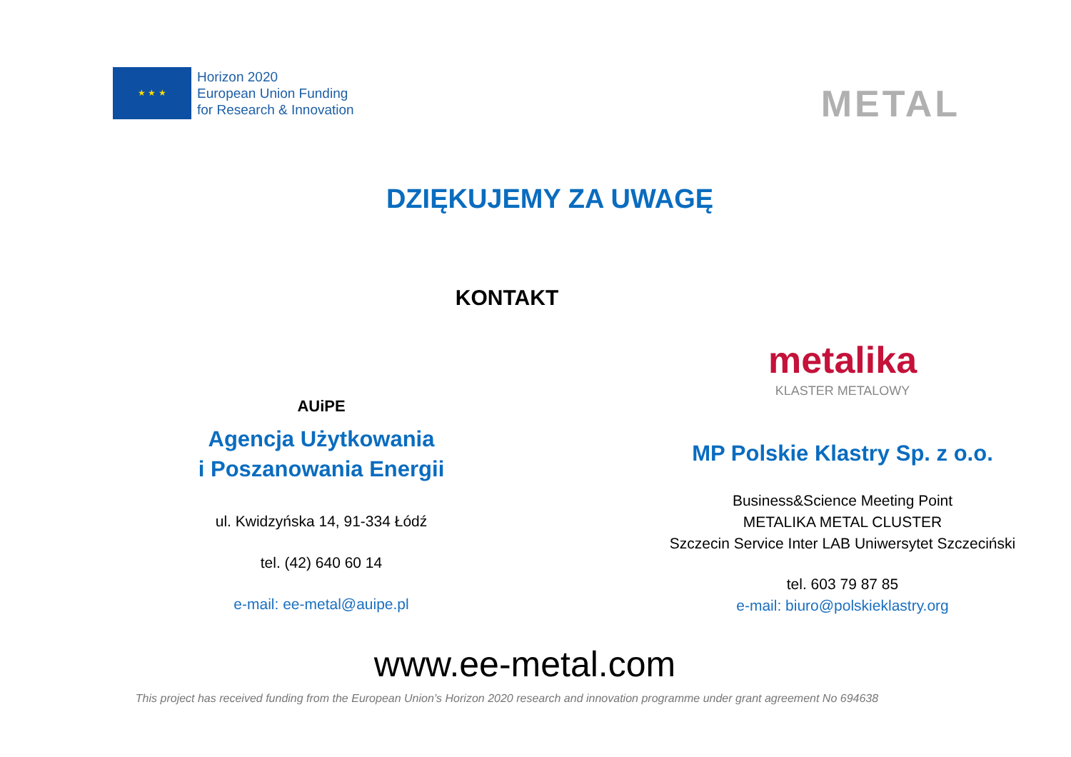★ ★ ★
Horizon 2020
European Union Funding
for Research & Innovation
METAL
DZIĘKUJEMY ZA UWAGĘ
KONTAKT
AUiPE
Agencja Użytkowania
i Poszanowania Energii
ul. Kwidzyńska 14, 91-334 Łódź
tel. (42) 640 60 14
e-mail: ee-metal@auipe.pl
metalika
KLASTER METALOWY
MP Polskie Klastry Sp. z o.o.
Business&Science Meeting Point
METALIKA METAL CLUSTER
Szczecin Service Inter LAB Uniwersytet Szczeciński
tel. 603 79 87 85
e-mail: biuro@polskieklastry.org
www.ee-metal.com
This project has received funding from the European Union’s Horizon 2020 research and innovation programme under grant agreement No 694638